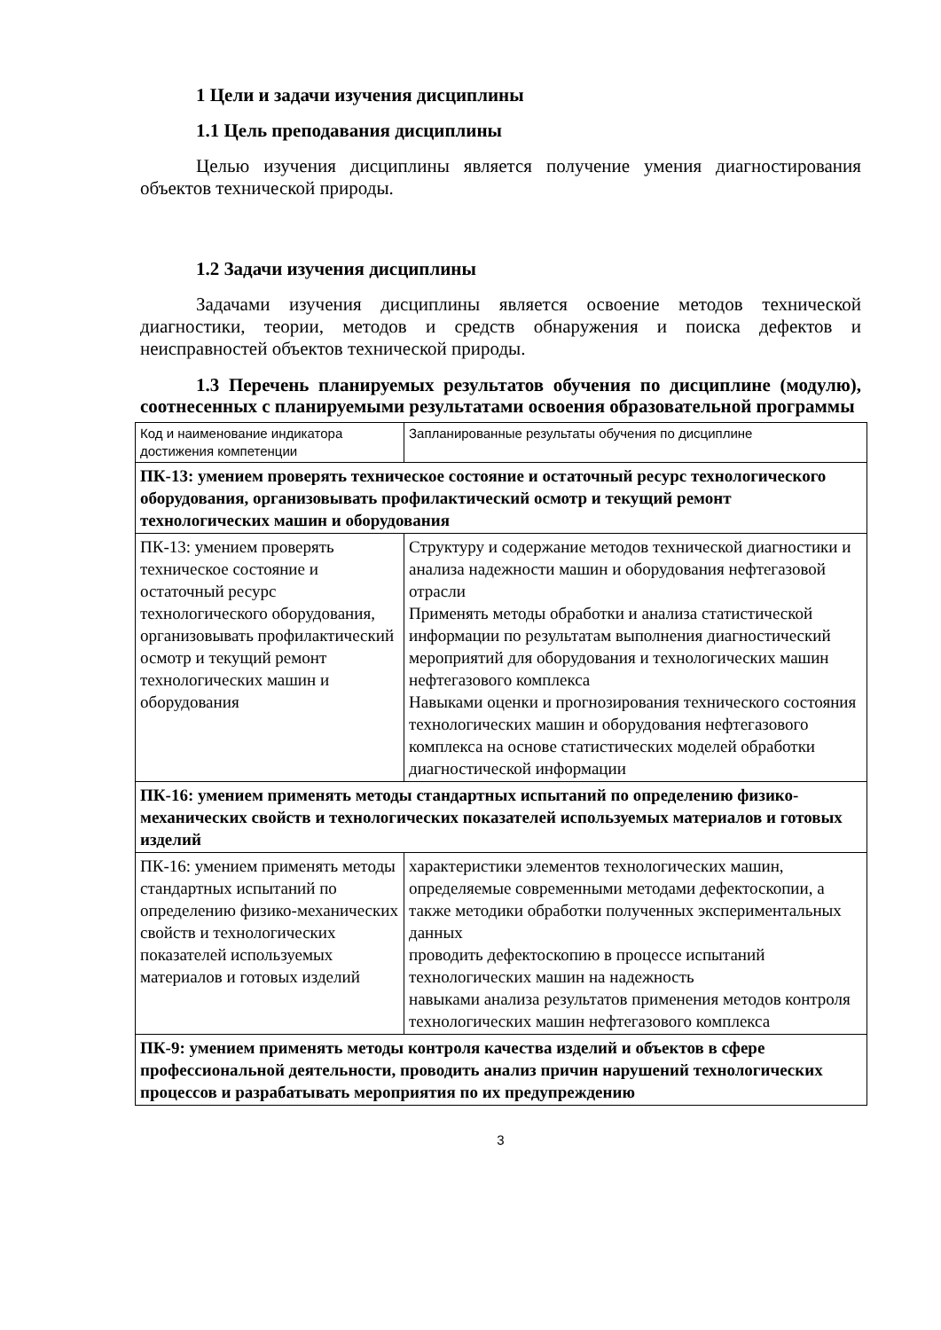1 Цели и задачи изучения дисциплины
1.1 Цель преподавания дисциплины
Целью изучения дисциплины является получение умения диагностирования объектов технической природы.
1.2 Задачи изучения дисциплины
Задачами изучения дисциплины является освоение методов технической диагностики, теории, методов и средств обнаружения и поиска дефектов и неисправностей объектов технической природы.
1.3 Перечень планируемых результатов обучения по дисциплине (модулю), соотнесенных с планируемыми результатами освоения образовательной программы
| Код и наименование индикатора достижения компетенции | Запланированные результаты обучения по дисциплине |
| ПК-13: умением проверять техническое состояние и остаточный ресурс технологического оборудования, организовывать профилактический осмотр и текущий ремонт технологических машин и оборудования | |
| ПК-13: умением проверять техническое состояние и остаточный ресурс технологического оборудования, организовывать профилактический осмотр и текущий ремонт технологических машин и оборудования | Структуру и содержание методов технической диагностики и анализа надежности машин и оборудования нефтегазовой отрасли Применять методы обработки и анализа статистической информации по результатам выполнения диагностический мероприятий для оборудования и технологических машин нефтегазового комплекса Навыками оценки и прогнозирования технического состояния технологических машин и оборудования нефтегазового комплекса на основе статистических моделей обработки диагностической информации |
| ПК-16: умением применять методы стандартных испытаний по определению физико-механических свойств и технологических показателей используемых материалов и готовых изделий | |
| ПК-16: умением применять методы стандартных испытаний по определению физико-механических свойств и технологических показателей используемых материалов и готовых изделий | характеристики элементов технологических машин, определяемые современными методами дефектоскопии, а также методики обработки полученных экспериментальных данных проводить дефектоскопию в процессе испытаний технологических машин на надежность навыками анализа результатов применения методов контроля технологических машин нефтегазового комплекса |
| ПК-9: умением применять методы контроля качества изделий и объектов в сфере профессиональной деятельности, проводить анализ причин нарушений технологических процессов и разрабатывать мероприятия по их предупреждению | |
3